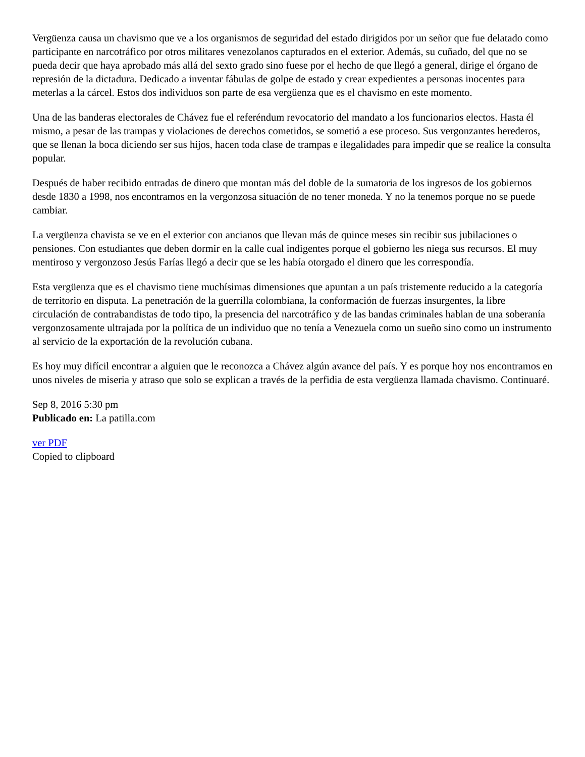Vergüenza causa un chavismo que ve a los organismos de seguridad del estado dirigidos por un señor que fue delatado como participante en narcotráfico por otros militares venezolanos capturados en el exterior. Además, su cuñado, del que no se pueda decir que haya aprobado más allá del sexto grado sino fuese por el hecho de que llegó a general, dirige el órgano de represión de la dictadura. Dedicado a inventar fábulas de golpe de estado y crear expedientes a personas inocentes para meterlas a la cárcel. Estos dos individuos son parte de esa vergüenza que es el chavismo en este momento.
Una de las banderas electorales de Chávez fue el referéndum revocatorio del mandato a los funcionarios electos. Hasta él mismo, a pesar de las trampas y violaciones de derechos cometidos, se sometió a ese proceso. Sus vergonzantes herederos, que se llenan la boca diciendo ser sus hijos, hacen toda clase de trampas e ilegalidades para impedir que se realice la consulta popular.
Después de haber recibido entradas de dinero que montan más del doble de la sumatoria de los ingresos de los gobiernos desde 1830 a 1998, nos encontramos en la vergonzosa situación de no tener moneda. Y no la tenemos porque no se puede cambiar.
La vergüenza chavista se ve en el exterior con ancianos que llevan más de quince meses sin recibir sus jubilaciones o pensiones. Con estudiantes que deben dormir en la calle cual indigentes porque el gobierno les niega sus recursos. El muy mentiroso y vergonzoso Jesús Farías llegó a decir que se les había otorgado el dinero que les correspondía.
Esta vergüenza que es el chavismo tiene muchísimas dimensiones que apuntan a un país tristemente reducido a la categoría de territorio en disputa. La penetración de la guerrilla colombiana, la conformación de fuerzas insurgentes, la libre circulación de contrabandistas de todo tipo, la presencia del narcotráfico y de las bandas criminales hablan de una soberanía vergonzosamente ultrajada por la política de un individuo que no tenía a Venezuela como un sueño sino como un instrumento al servicio de la exportación de la revolución cubana.
Es hoy muy difícil encontrar a alguien que le reconozca a Chávez algún avance del país. Y es porque hoy nos encontramos en unos niveles de miseria y atraso que solo se explican a través de la perfidia de esta vergüenza llamada chavismo. Continuaré.
Sep 8, 2016 5:30 pm
Publicado en: La patilla.com
ver PDF
Copied to clipboard